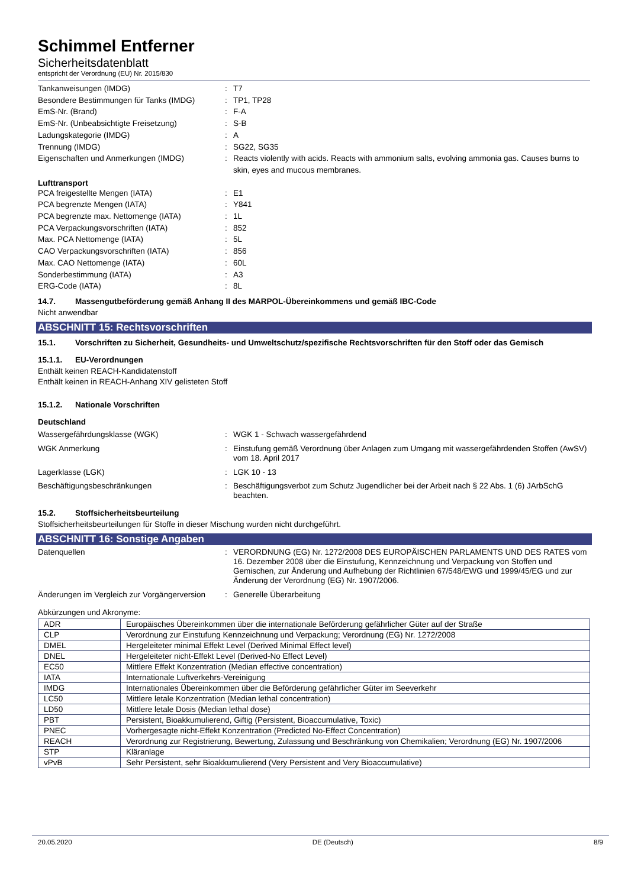Schimmel Entferner
Sicherheitsdatenblatt
entspricht der Verordnung (EU) Nr. 2015/830
Tankanweisungen (IMDG) : T7
Besondere Bestimmungen für Tanks (IMDG) : TP1, TP28
EmS-Nr. (Brand) : F-A
EmS-Nr. (Unbeabsichtigte Freisetzung) : S-B
Ladungskategorie (IMDG) : A
Trennung (IMDG) : SG22, SG35
Eigenschaften und Anmerkungen (IMDG) : Reacts violently with acids. Reacts with ammonium salts, evolving ammonia gas. Causes burns to skin, eyes and mucous membranes.
Lufttransport
PCA freigestellte Mengen (IATA) : E1
PCA begrenzte Mengen (IATA) : Y841
PCA begrenzte max. Nettomenge (IATA) : 1L
PCA Verpackungsvorschriften (IATA) : 852
Max. PCA Nettomenge (IATA) : 5L
CAO Verpackungsvorschriften (IATA) : 856
Max. CAO Nettomenge (IATA) : 60L
Sonderbestimmung (IATA) : A3
ERG-Code (IATA) : 8L
14.7. Massengutbeförderung gemäß Anhang II des MARPOL-Übereinkommens und gemäß IBC-Code
Nicht anwendbar
ABSCHNITT 15: Rechtsvorschriften
15.1. Vorschriften zu Sicherheit, Gesundheits- und Umweltschutz/spezifische Rechtsvorschriften für den Stoff oder das Gemisch
15.1.1. EU-Verordnungen
Enthält keinen REACH-Kandidatenstoff
Enthält keinen in REACH-Anhang XIV gelisteten Stoff
15.1.2. Nationale Vorschriften
Deutschland
Wassergefährdungsklasse (WGK) : WGK 1 - Schwach wassergefährdend
WGK Anmerkung : Einstufung gemäß Verordnung über Anlagen zum Umgang mit wassergefährdenden Stoffen (AwSV) vom 18. April 2017
Lagerklasse (LGK) : LGK 10 - 13
Beschäftigungsbeschränkungen : Beschäftigungsverbot zum Schutz Jugendlicher bei der Arbeit nach § 22 Abs. 1 (6) JArbSchG beachten.
15.2. Stoffsicherheitsbeurteilung
Stoffsicherheitsbeurteilungen für Stoffe in dieser Mischung wurden nicht durchgeführt.
ABSCHNITT 16: Sonstige Angaben
Datenquellen : VERORDNUNG (EG) Nr. 1272/2008 DES EUROPÄISCHEN PARLAMENTS UND DES RATES vom 16. Dezember 2008 über die Einstufung, Kennzeichnung und Verpackung von Stoffen und Gemischen, zur Änderung und Aufhebung der Richtlinien 67/548/EWG und 1999/45/EG und zur Änderung der Verordnung (EG) Nr. 1907/2006.
Änderungen im Vergleich zur Vorgängerversion
: Generelle Überarbeitung
Abkürzungen und Akronyme:
| ADR | Europäisches Übereinkommen über die internationale Beförderung gefährlicher Güter auf der Straße |
| CLP | Verordnung zur Einstufung Kennzeichnung und Verpackung; Verordnung (EG) Nr. 1272/2008 |
| DMEL | Hergeleiteter minimal Effekt Level (Derived Minimal Effect level) |
| DNEL | Hergeleiteter nicht-Effekt Level (Derived-No Effect Level) |
| EC50 | Mittlere Effekt Konzentration (Median effective concentration) |
| IATA | Internationale Luftverkehrs-Vereinigung |
| IMDG | Internationales Übereinkommen über die Beförderung gefährlicher Güter im Seeverkehr |
| LC50 | Mittlere letale Konzentration (Median lethal concentration) |
| LD50 | Mittlere letale Dosis (Median lethal dose) |
| PBT | Persistent, Bioakkumulierend, Giftig (Persistent, Bioaccumulative, Toxic) |
| PNEC | Vorhergesagte nicht-Effekt Konzentration (Predicted No-Effect Concentration) |
| REACH | Verordnung zur Registrierung, Bewertung, Zulassung und Beschränkung von Chemikalien; Verordnung (EG) Nr. 1907/2006 |
| STP | Kläranlage |
| vPvB | Sehr Persistent, sehr Bioakkumulierend (Very Persistent and Very Bioaccumulative) |
20.05.2020 DE (Deutsch) 8/9